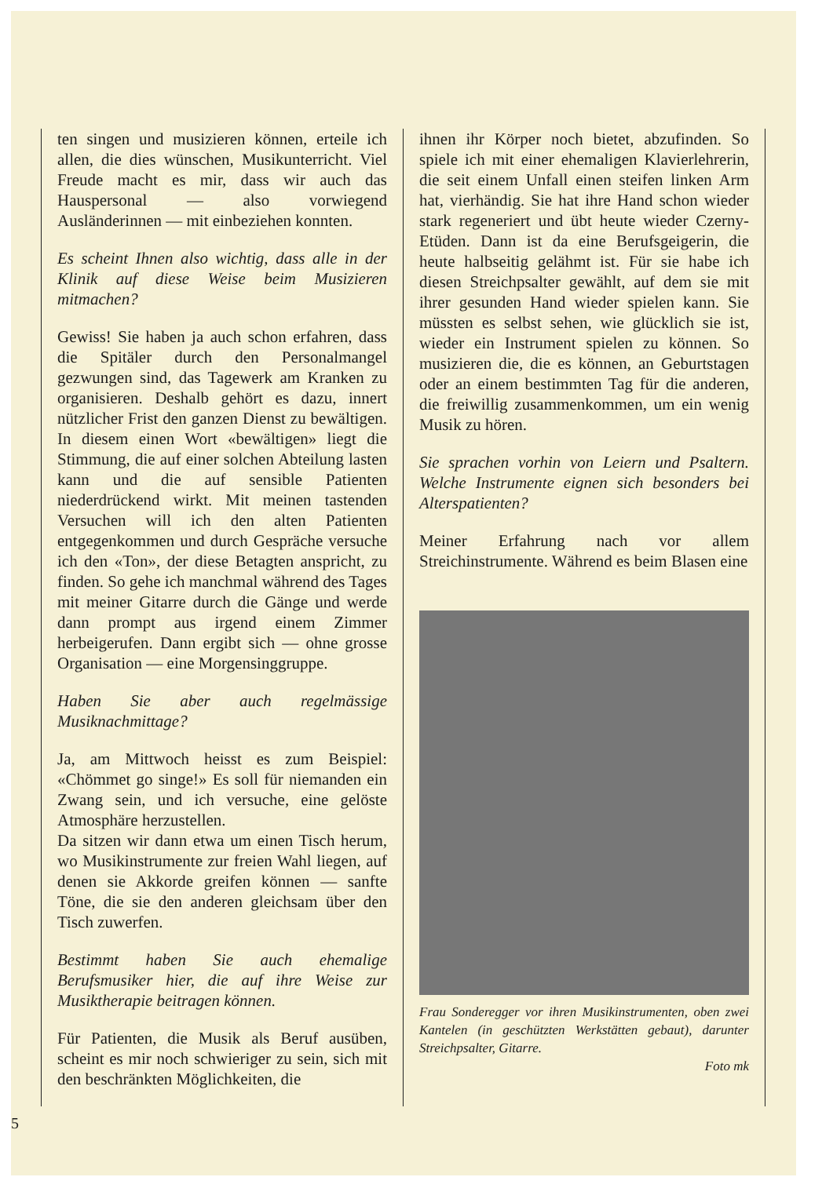ten singen und musizieren können, erteile ich allen, die dies wünschen, Musikunterricht. Viel Freude macht es mir, dass wir auch das Hauspersonal — also vorwiegend Ausländerinnen — mit einbeziehen konnten.
Es scheint Ihnen also wichtig, dass alle in der Klinik auf diese Weise beim Musizieren mitmachen?
Gewiss! Sie haben ja auch schon erfahren, dass die Spitäler durch den Personalmangel gezwungen sind, das Tagewerk am Kranken zu organisieren. Deshalb gehört es dazu, innert nützlicher Frist den ganzen Dienst zu bewältigen. In diesem einen Wort «bewältigen» liegt die Stimmung, die auf einer solchen Abteilung lasten kann und die auf sensible Patienten niederdrückend wirkt. Mit meinen tastenden Versuchen will ich den alten Patienten entgegenkommen und durch Gespräche versuche ich den «Ton», der diese Betagten anspricht, zu finden. So gehe ich manchmal während des Tages mit meiner Gitarre durch die Gänge und werde dann prompt aus irgend einem Zimmer herbeigerufen. Dann ergibt sich — ohne grosse Organisation — eine Morgensinggruppe.
Haben Sie aber auch regelmässige Musiknachmittage?
Ja, am Mittwoch heisst es zum Beispiel: «Chömmet go singe!» Es soll für niemanden ein Zwang sein, und ich versuche, eine gelöste Atmosphäre herzustellen.
Da sitzen wir dann etwa um einen Tisch herum, wo Musikinstrumente zur freien Wahl liegen, auf denen sie Akkorde greifen können — sanfte Töne, die sie den anderen gleichsam über den Tisch zuwerfen.
Bestimmt haben Sie auch ehemalige Berufsmusiker hier, die auf ihre Weise zur Musiktherapie beitragen können.
Für Patienten, die Musik als Beruf ausüben, scheint es mir noch schwieriger zu sein, sich mit den beschränkten Möglichkeiten, die
ihnen ihr Körper noch bietet, abzufinden. So spiele ich mit einer ehemaligen Klavierlehrerin, die seit einem Unfall einen steifen linken Arm hat, vierhändig. Sie hat ihre Hand schon wieder stark regeneriert und übt heute wieder Czerny-Etüden. Dann ist da eine Berufsgeigerin, die heute halbseitig gelähmt ist. Für sie habe ich diesen Streichpsalter gewählt, auf dem sie mit ihrer gesunden Hand wieder spielen kann. Sie müssten es selbst sehen, wie glücklich sie ist, wieder ein Instrument spielen zu können. So musizieren die, die es können, an Geburtstagen oder an einem bestimmten Tag für die anderen, die freiwillig zusammenkommen, um ein wenig Musik zu hören.
Sie sprachen vorhin von Leiern und Psaltern. Welche Instrumente eignen sich besonders bei Alterspatienten?
Meiner Erfahrung nach vor allem Streichinstrumente. Während es beim Blasen eine
Frau Sonderegger vor ihren Musikinstrumenten, oben zwei Kantelen (in geschützten Werkstätten gebaut), darunter Streichpsalter, Gitarre.
Foto mk
5